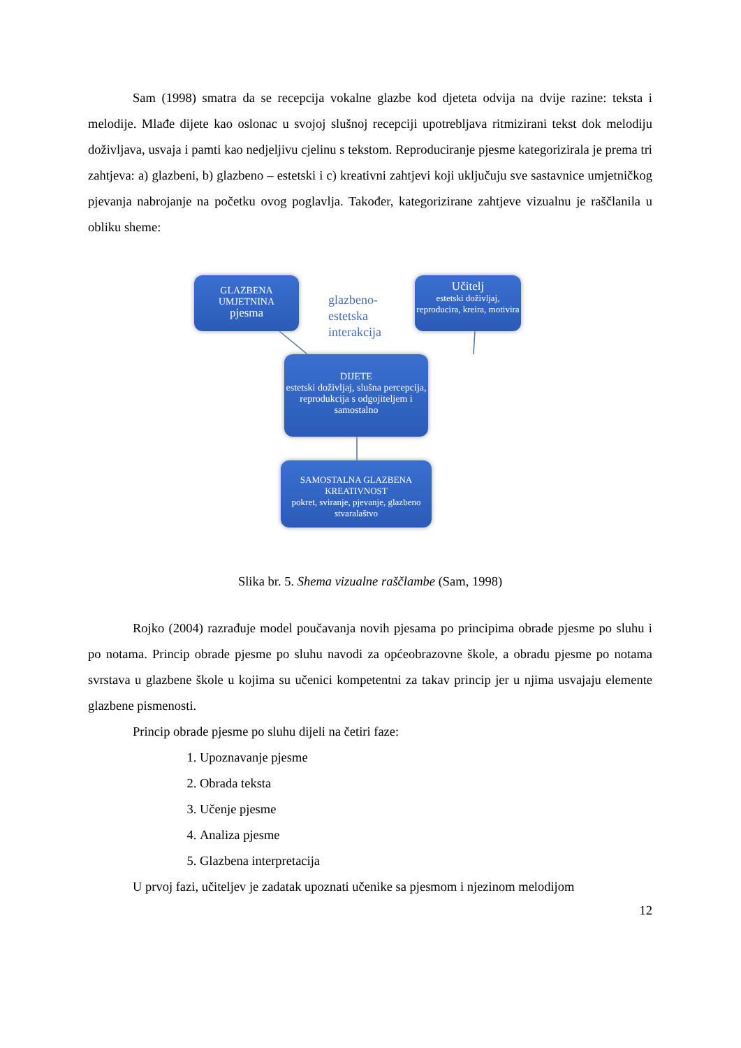Sam (1998) smatra da se recepcija vokalne glazbe kod djeteta odvija na dvije razine: teksta i melodije. Mlađe dijete kao oslonac u svojoj slušnoj recepciji upotrebljava ritmizirani tekst dok melodiju doživljava, usvaja i pamti kao nedjeljivu cjelinu s tekstom. Reproduciranje pjesme kategorizirala je prema tri zahtjeva: a) glazbeni, b) glazbeno – estetski i c) kreativni zahtjevi koji uključuju sve sastavnice umjetničkog pjevanja nabrojanje na početku ovog poglavlja. Također, kategorizirane zahtjeve vizualnu je raščlanila u obliku sheme:
GLAZBENA
UMJETNINA
pjesma
glazbeno-
estetska
interakcija
Učitelj
estetski doživljaj, reproducira, kreira, motivira
DIJETE
estetski doživljaj, slušna percepcija, reprodukcija s odgojiteljem i samostalno
SAMOSTALNA GLAZBENA KREATIVNOST
pokret, sviranje, pjevanje, glazbeno stvaralaštvo
Slika br. 5. Shema vizualne raščlambe (Sam, 1998)
Rojko (2004) razrađuje model poučavanja novih pjesama po principima obrade pjesme po sluhu i po notama. Princip obrade pjesme po sluhu navodi za općeobrazovne škole, a obradu pjesme po notama svrstava u glazbene škole u kojima su učenici kompetentni za takav princip jer u njima usvajaju elemente glazbene pismenosti.
Princip obrade pjesme po sluhu dijeli na četiri faze:
1. Upoznavanje pjesme
2. Obrada teksta
3. Učenje pjesme
4. Analiza pjesme
5. Glazbena interpretacija
U prvoj fazi, učiteljev je zadatak upoznati učenike sa pjesmom i njezinom melodijom
12